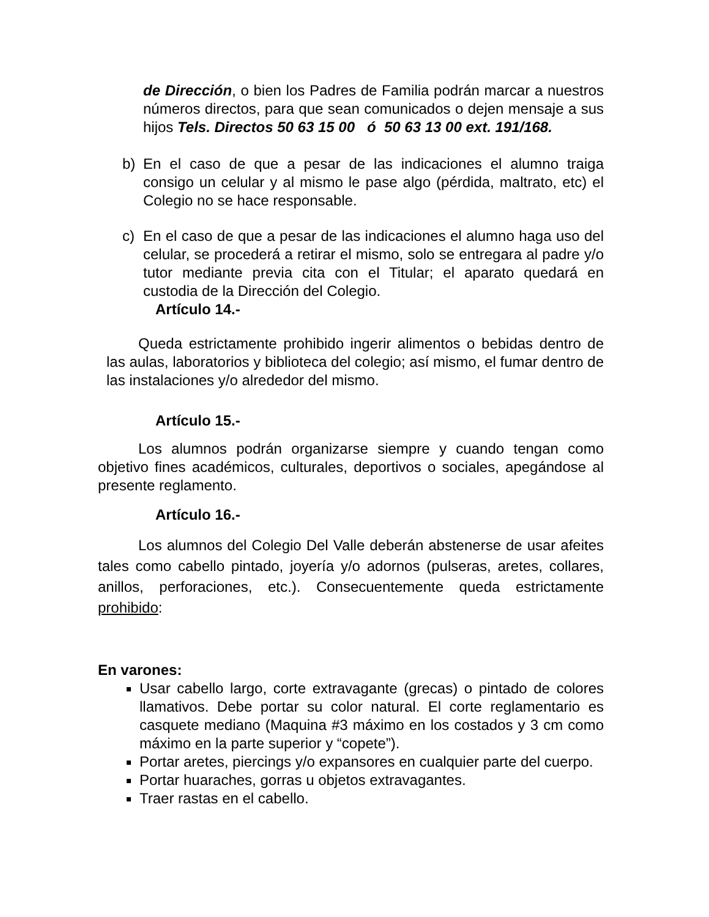de Dirección, o bien los Padres de Familia podrán marcar a nuestros números directos, para que sean comunicados o dejen mensaje a sus hijos Tels. Directos 50 63 15 00 ó 50 63 13 00 ext. 191/168.
b) En el caso de que a pesar de las indicaciones el alumno traiga consigo un celular y al mismo le pase algo (pérdida, maltrato, etc) el Colegio no se hace responsable.
c) En el caso de que a pesar de las indicaciones el alumno haga uso del celular, se procederá a retirar el mismo, solo se entregara al padre y/o tutor mediante previa cita con el Titular; el aparato quedará en custodia de la Dirección del Colegio.
Artículo 14.-
Queda estrictamente prohibido ingerir alimentos o bebidas dentro de las aulas, laboratorios y biblioteca del colegio; así mismo, el fumar dentro de las instalaciones y/o alrededor del mismo.
Artículo 15.-
Los alumnos podrán organizarse siempre y cuando tengan como objetivo fines académicos, culturales, deportivos o sociales, apegándose al presente reglamento.
Artículo 16.-
Los alumnos del Colegio Del Valle deberán abstenerse de usar afeites tales como cabello pintado, joyería y/o adornos (pulseras, aretes, collares, anillos, perforaciones, etc.). Consecuentemente queda estrictamente prohibido:
En varones:
Usar cabello largo, corte extravagante (grecas) o pintado de colores llamativos. Debe portar su color natural. El corte reglamentario es casquete mediano (Maquina #3 máximo en los costados y 3 cm como máximo en la parte superior y “copete”).
Portar aretes, piercings y/o expansores en cualquier parte del cuerpo.
Portar huaraches, gorras u objetos extravagantes.
Traer rastas en el cabello.